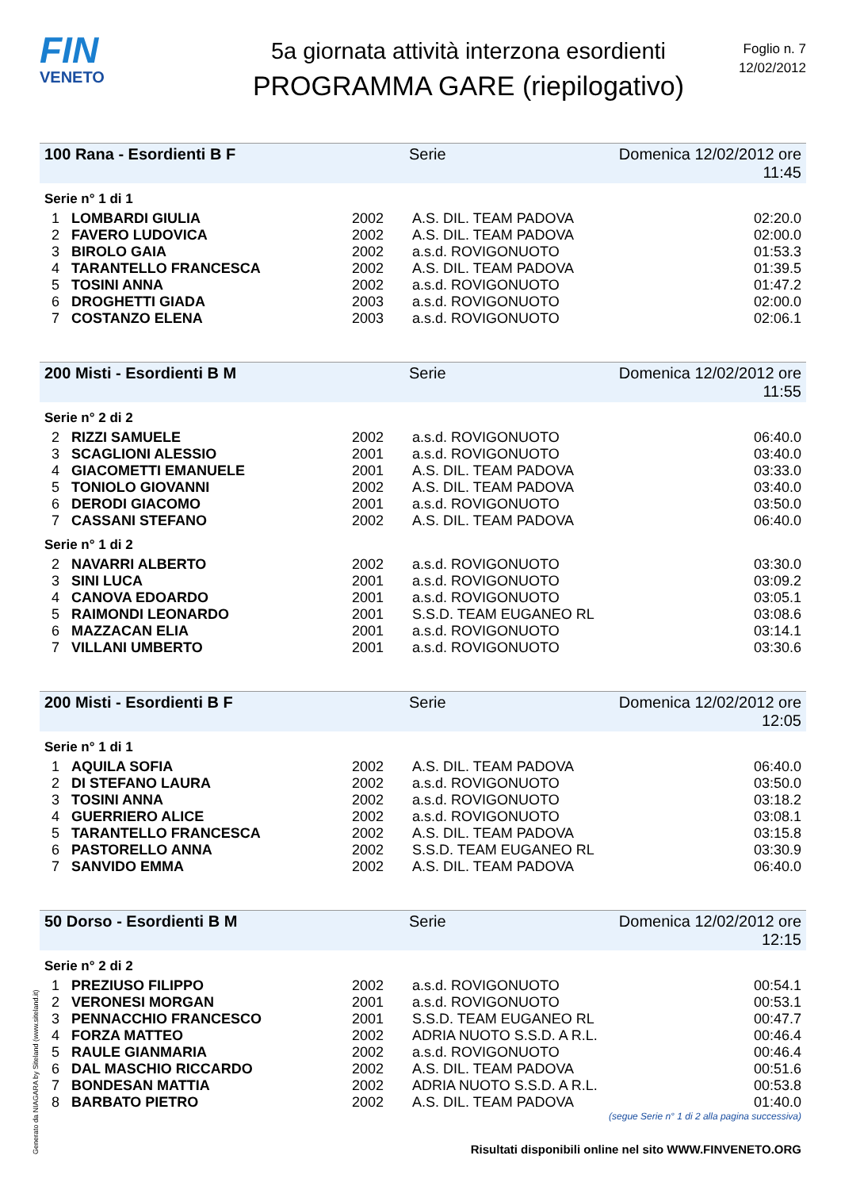FIN
VENETO
5a giornata attività interzona esordienti
PROGRAMMA GARE (riepilogativo)
Foglio n. 7
12/02/2012
100 Rana - Esordienti B F Serie Domenica 12/02/2012 ore 11:45
Serie n° 1 di 1
| 1 | LOMBARDI GIULIA | 2002 | A.S. DIL. TEAM PADOVA | 02:20.0 |
| 2 | FAVERO LUDOVICA | 2002 | A.S. DIL. TEAM PADOVA | 02:00.0 |
| 3 | BIROLO GAIA | 2002 | a.s.d. ROVIGONUOTO | 01:53.3 |
| 4 | TARANTELLO FRANCESCA | 2002 | A.S. DIL. TEAM PADOVA | 01:39.5 |
| 5 | TOSINI ANNA | 2002 | a.s.d. ROVIGONUOTO | 01:47.2 |
| 6 | DROGHETTI GIADA | 2003 | a.s.d. ROVIGONUOTO | 02:00.0 |
| 7 | COSTANZO ELENA | 2003 | a.s.d. ROVIGONUOTO | 02:06.1 |
200 Misti - Esordienti B M Serie Domenica 12/02/2012 ore 11:55
Serie n° 2 di 2
| 2 | RIZZI SAMUELE | 2002 | a.s.d. ROVIGONUOTO | 06:40.0 |
| 3 | SCAGLIONI ALESSIO | 2001 | a.s.d. ROVIGONUOTO | 03:40.0 |
| 4 | GIACOMETTI EMANUELE | 2001 | A.S. DIL. TEAM PADOVA | 03:33.0 |
| 5 | TONIOLO GIOVANNI | 2002 | A.S. DIL. TEAM PADOVA | 03:40.0 |
| 6 | DERODI GIACOMO | 2001 | a.s.d. ROVIGONUOTO | 03:50.0 |
| 7 | CASSANI STEFANO | 2002 | A.S. DIL. TEAM PADOVA | 06:40.0 |
Serie n° 1 di 2
| 2 | NAVARRI ALBERTO | 2002 | a.s.d. ROVIGONUOTO | 03:30.0 |
| 3 | SINI LUCA | 2001 | a.s.d. ROVIGONUOTO | 03:09.2 |
| 4 | CANOVA EDOARDO | 2001 | a.s.d. ROVIGONUOTO | 03:05.1 |
| 5 | RAIMONDI LEONARDO | 2001 | S.S.D. TEAM EUGANEO RL | 03:08.6 |
| 6 | MAZZACAN ELIA | 2001 | a.s.d. ROVIGONUOTO | 03:14.1 |
| 7 | VILLANI UMBERTO | 2001 | a.s.d. ROVIGONUOTO | 03:30.6 |
200 Misti - Esordienti B F Serie Domenica 12/02/2012 ore 12:05
Serie n° 1 di 1
| 1 | AQUILA SOFIA | 2002 | A.S. DIL. TEAM PADOVA | 06:40.0 |
| 2 | DI STEFANO LAURA | 2002 | a.s.d. ROVIGONUOTO | 03:50.0 |
| 3 | TOSINI ANNA | 2002 | a.s.d. ROVIGONUOTO | 03:18.2 |
| 4 | GUERRIERO ALICE | 2002 | a.s.d. ROVIGONUOTO | 03:08.1 |
| 5 | TARANTELLO FRANCESCA | 2002 | A.S. DIL. TEAM PADOVA | 03:15.8 |
| 6 | PASTORELLO ANNA | 2002 | S.S.D. TEAM EUGANEO RL | 03:30.9 |
| 7 | SANVIDO EMMA | 2002 | A.S. DIL. TEAM PADOVA | 06:40.0 |
50 Dorso - Esordienti B M Serie Domenica 12/02/2012 ore 12:15
Serie n° 2 di 2
| 1 | PREZIUSO FILIPPO | 2002 | a.s.d. ROVIGONUOTO | 00:54.1 |
| 2 | VERONESI MORGAN | 2001 | a.s.d. ROVIGONUOTO | 00:53.1 |
| 3 | PENNACCHIO FRANCESCO | 2001 | S.S.D. TEAM EUGANEO RL | 00:47.7 |
| 4 | FORZA MATTEO | 2002 | ADRIA NUOTO S.S.D. A R.L. | 00:46.4 |
| 5 | RAULE GIANMARIA | 2002 | a.s.d. ROVIGONUOTO | 00:46.4 |
| 6 | DAL MASCHIO RICCARDO | 2002 | A.S. DIL. TEAM PADOVA | 00:51.6 |
| 7 | BONDESAN MATTIA | 2002 | ADRIA NUOTO S.S.D. A R.L. | 00:53.8 |
| 8 | BARBATO PIETRO | 2002 | A.S. DIL. TEAM PADOVA | 01:40.0 |
(segue Serie n° 1 di 2 alla pagina successiva)
Generato da NIAGARA by Siteland (www.siteland.it)
Risultati disponibili online nel sito WWW.FINVENETO.ORG